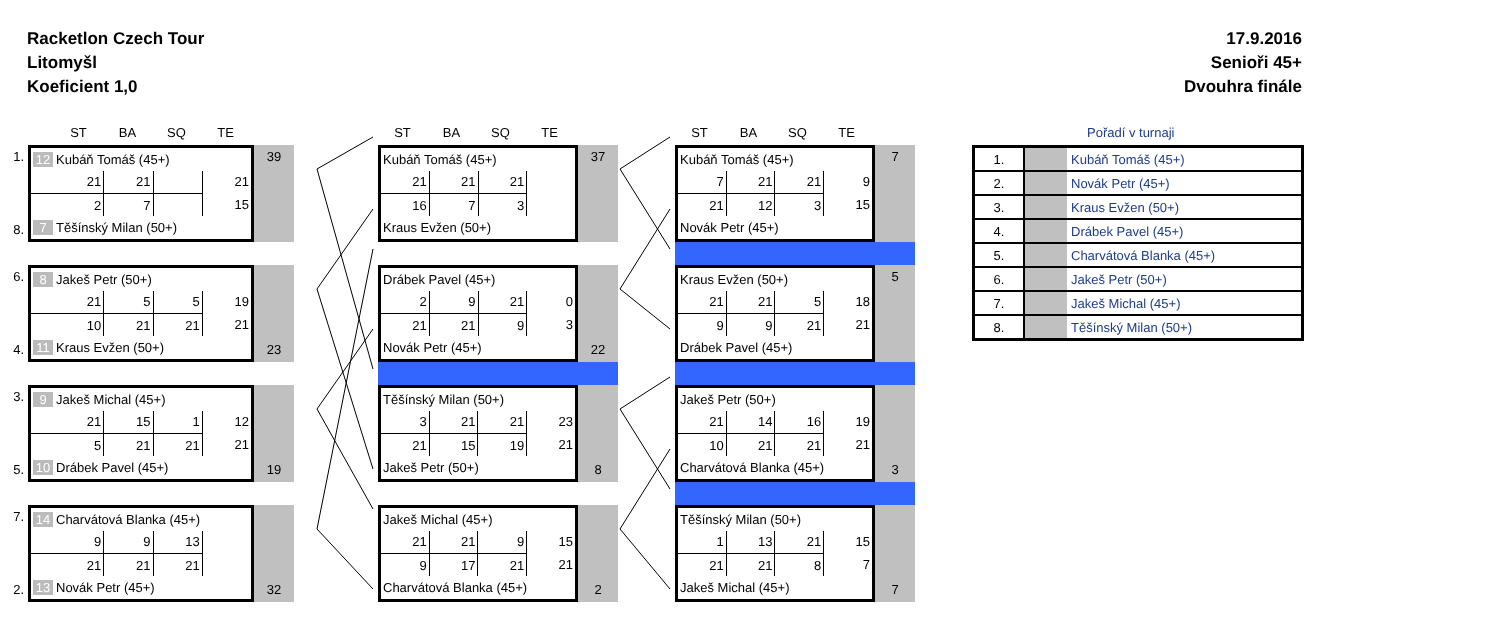Racketlon Czech Tour
Litomyšl
Koeficient 1,0
17.9.2016
Senioři 45+
Dvouhra finále
ST BA SQ TE
1.
8.
| 12 Kubáň Tomáš (45+) | | | | |
| | 21 | 21 | | 21 |
| | 2 | 7 | | 15 |
| 7 Těšínský Milan (50+) | | | | |
39
6.
4.
| 8 Jakeš Petr (50+) | | | | |
| | 21 | 5 | 5 | 19 |
| | 10 | 21 | 21 | 21 |
| 11 Kraus Evžen (50+) | | | | |
23
3.
5.
| 9 Jakeš Michal (45+) | | | | |
| | 21 | 15 | 1 | 12 |
| | 5 | 21 | 21 | 21 |
| 10 Drábek Pavel (45+) | | | | |
19
7.
2.
| 14 Charvátová Blanka (45+) | | | | |
| | 9 | 9 | 13 | |
| | 21 | 21 | 21 | |
| 13 Novák Petr (45+) | | | | |
32
ST BA SQ TE
| Kubáň Tomáš (45+) | | | |
| 21 | 21 | 21 | |
| 16 | 7 | 3 | |
| Kraus Evžen (50+) | | | |
37
| Drábek Pavel (45+) | | | |
| 2 | 9 | 21 | 0 |
| 21 | 21 | 9 | 3 |
| Novák Petr (45+) | | | |
22
| Těšínský Milan (50+) | | | |
| 3 | 21 | 21 | 23 |
| 21 | 15 | 19 | 21 |
| Jakeš Petr (50+) | | | |
8
| Jakeš Michal (45+) | | | |
| 21 | 21 | 9 | 15 |
| 9 | 17 | 21 | 21 |
| Charvátová Blanka (45+) | | | |
2
ST BA SQ TE
| Kubáň Tomáš (45+) | | | |
| 7 | 21 | 21 | 9 |
| 21 | 12 | 3 | 15 |
| Novák Petr (45+) | | | |
7
| Kraus Evžen (50+) | | | |
| 21 | 21 | 5 | 18 |
| 9 | 9 | 21 | 21 |
| Drábek Pavel (45+) | | | |
5
| Jakeš Petr (50+) | | | |
| 21 | 14 | 16 | 19 |
| 10 | 21 | 21 | 21 |
| Charvátová Blanka (45+) | | | |
3
| Těšínský Milan (50+) | | | |
| 1 | 13 | 21 | 15 |
| 21 | 21 | 8 | 7 |
| Jakeš Michal (45+) | | | |
7
Pořadí v turnaji
| 1. | | Kubáň Tomáš (45+) |
| 2. | | Novák Petr (45+) |
| 3. | | Kraus Evžen (50+) |
| 4. | | Drábek Pavel (45+) |
| 5. | | Charvátová Blanka (45+) |
| 6. | | Jakeš Petr (50+) |
| 7. | | Jakeš Michal (45+) |
| 8. | | Těšínský Milan (50+) |